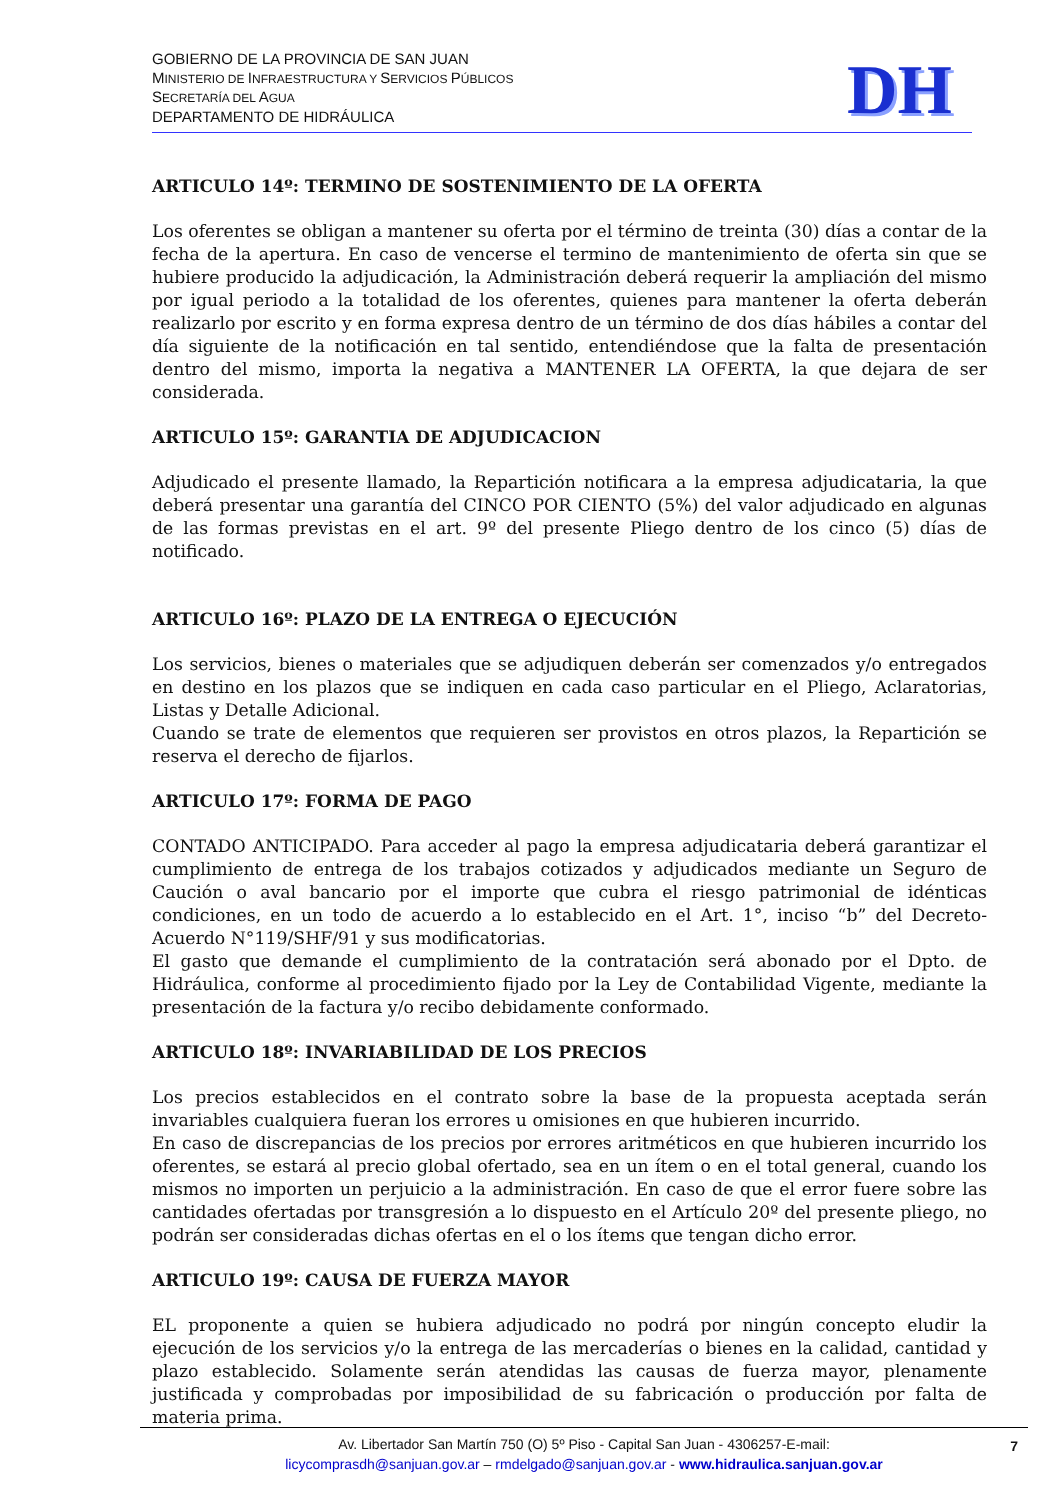GOBIERNO DE LA PROVINCIA DE SAN JUAN
MINISTERIO DE INFRAESTRUCTURA Y SERVICIOS PÚBLICOS
SECRETARÍA DEL AGUA
DEPARTAMENTO DE HIDRÁULICA
DH
ARTICULO 14º: TERMINO DE SOSTENIMIENTO DE LA OFERTA
Los oferentes se obligan a mantener su oferta por el término de treinta (30) días a contar de la fecha de la apertura. En caso de vencerse el termino de mantenimiento de oferta sin que se hubiere producido la adjudicación, la Administración deberá requerir la ampliación del mismo por igual periodo a la totalidad de los oferentes, quienes para mantener la oferta deberán realizarlo por escrito y en forma expresa dentro de un término de dos días hábiles a contar del día siguiente de la notificación en tal sentido, entendiéndose que la falta de presentación dentro del mismo, importa la negativa a MANTENER LA OFERTA, la que dejara de ser considerada.
ARTICULO 15º: GARANTIA DE ADJUDICACION
Adjudicado el presente llamado, la Repartición notificara a la empresa adjudicataria, la que deberá presentar una garantía del CINCO POR CIENTO (5%) del valor adjudicado en algunas de las formas previstas en el art. 9º del presente Pliego dentro de los cinco (5) días de notificado.
ARTICULO 16º: PLAZO DE LA ENTREGA O EJECUCIÓN
Los servicios, bienes o materiales que se adjudiquen deberán ser comenzados y/o entregados en destino en los plazos que se indiquen en cada caso particular en el Pliego, Aclaratorias, Listas y Detalle Adicional.
Cuando se trate de elementos que requieren ser provistos en otros plazos, la Repartición se reserva el derecho de fijarlos.
ARTICULO 17º: FORMA DE PAGO
CONTADO ANTICIPADO. Para acceder al pago la empresa adjudicataria deberá garantizar el cumplimiento de entrega de los trabajos cotizados y adjudicados mediante un Seguro de Caución o aval bancario por el importe que cubra el riesgo patrimonial de idénticas condiciones, en un todo de acuerdo a lo establecido en el Art. 1°, inciso “b” del Decreto-Acuerdo N°119/SHF/91 y sus modificatorias.
El gasto que demande el cumplimiento de la contratación será abonado por el Dpto. de Hidráulica, conforme al procedimiento fijado por la Ley de Contabilidad Vigente, mediante la presentación de la factura y/o recibo debidamente conformado.
ARTICULO 18º: INVARIABILIDAD DE LOS PRECIOS
Los precios establecidos en el contrato sobre la base de la propuesta aceptada serán invariables cualquiera fueran los errores u omisiones en que hubieren incurrido.
En caso de discrepancias de los precios por errores aritméticos en que hubieren incurrido los oferentes, se estará al precio global ofertado, sea en un ítem o en el total general, cuando los mismos no importen un perjuicio a la administración. En caso de que el error fuere sobre las cantidades ofertadas por transgresión a lo dispuesto en el Artículo 20º del presente pliego, no podrán ser consideradas dichas ofertas en el o los ítems que tengan dicho error.
ARTICULO 19º: CAUSA DE FUERZA MAYOR
EL proponente a quien se hubiera adjudicado no podrá por ningún concepto eludir la ejecución de los servicios y/o la entrega de las mercaderías o bienes en la calidad, cantidad y plazo establecido. Solamente serán atendidas las causas de fuerza mayor, plenamente justificada y comprobadas por imposibilidad de su fabricación o producción por falta de materia prima.
Av. Libertador San Martín 750 (O) 5º Piso - Capital San Juan - 4306257-E-mail:
licycomprasdh@sanjuan.gov.ar – rmdelgado@sanjuan.gov.ar - www.hidraulica.sanjuan.gov.ar
7